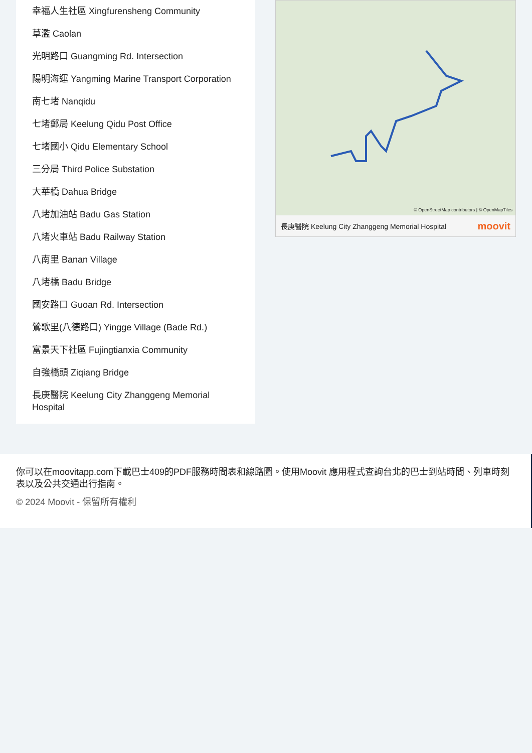幸福人生社區 Xingfurensheng Community
草濫 Caolan
光明路口 Guangming Rd. Intersection
陽明海運 Yangming Marine Transport Corporation
南七堵 Nanqidu
七堵郵局 Keelung Qidu Post Office
七堵國小 Qidu Elementary School
三分局 Third Police Substation
大華橋 Dahua Bridge
八堵加油站 Badu Gas Station
八堵火車站 Badu Railway Station
八南里 Banan Village
八堵橋 Badu Bridge
國安路口 Guoan Rd. Intersection
鶯歌里(八德路口) Yingge Village (Bade Rd.)
富景天下社區 Fujingtianxia Community
自強橋頭 Ziqiang Bridge
長庚醫院 Keelung City Zhanggeng Memorial Hospital
© OpenStreetMap contributors | © OpenMapTiles
長庚醫院 Keelung City Zhanggeng Memorial Hospital moovit
你可以在moovitapp.com下載巴士409的PDF服務時間表和線路圖。使用Moovit 應用程式查詢台北的巴士到站時間、列車時刻表以及公共交通出行指南。
© 2024 Moovit - 保留所有權利